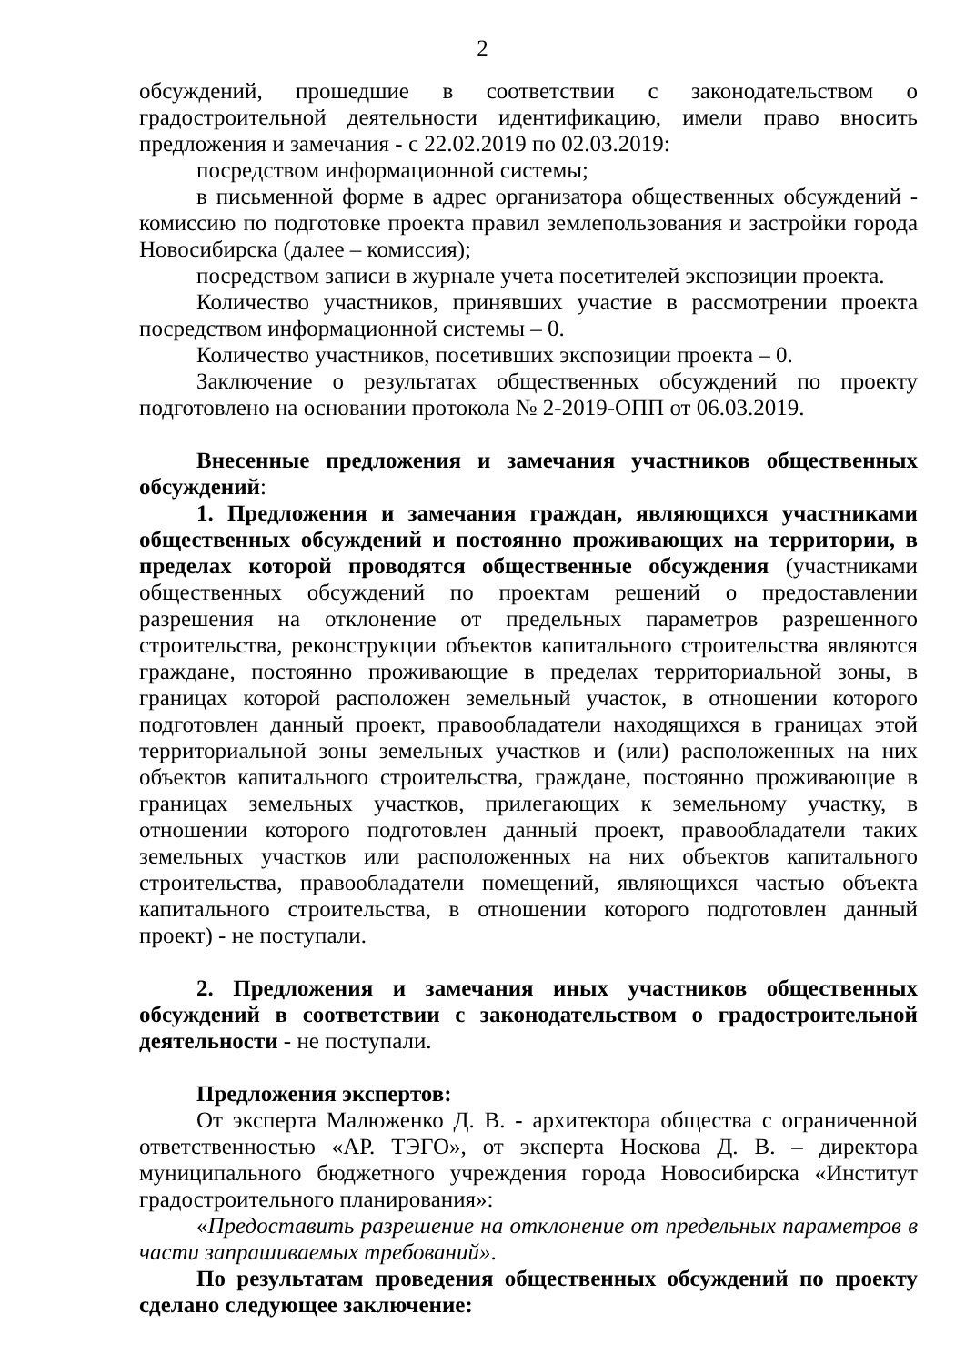2
обсуждений, прошедшие в соответствии с законодательством о градостроительной деятельности идентификацию, имели право вносить предложения и замечания - с 22.02.2019 по 02.03.2019:
посредством информационной системы;
в письменной форме в адрес организатора общественных обсуждений - комиссию по подготовке проекта правил землепользования и застройки города Новосибирска (далее – комиссия);
посредством записи в журнале учета посетителей экспозиции проекта.
Количество участников, принявших участие в рассмотрении проекта посредством информационной системы – 0.
Количество участников, посетивших экспозиции проекта – 0.
Заключение о результатах общественных обсуждений по проекту подготовлено на основании протокола № 2-2019-ОПП от 06.03.2019.
Внесенные предложения и замечания участников общественных обсуждений:
1. Предложения и замечания граждан, являющихся участниками общественных обсуждений и постоянно проживающих на территории, в пределах которой проводятся общественные обсуждения (участниками общественных обсуждений по проектам решений о предоставлении разрешения на отклонение от предельных параметров разрешенного строительства, реконструкции объектов капитального строительства являются граждане, постоянно проживающие в пределах территориальной зоны, в границах которой расположен земельный участок, в отношении которого подготовлен данный проект, правообладатели находящихся в границах этой территориальной зоны земельных участков и (или) расположенных на них объектов капитального строительства, граждане, постоянно проживающие в границах земельных участков, прилегающих к земельному участку, в отношении которого подготовлен данный проект, правообладатели таких земельных участков или расположенных на них объектов капитального строительства, правообладатели помещений, являющихся частью объекта капитального строительства, в отношении которого подготовлен данный проект) - не поступали.
2. Предложения и замечания иных участников общественных обсуждений в соответствии с законодательством о градостроительной деятельности - не поступали.
Предложения экспертов:
От эксперта Малюженко Д. В. - архитектора общества с ограниченной ответственностью «АР. ТЭГО», от эксперта Носкова Д. В. – директора муниципального бюджетного учреждения города Новосибирска «Институт градостроительного планирования»:
«Предоставить разрешение на отклонение от предельных параметров в части запрашиваемых требований».
По результатам проведения общественных обсуждений по проекту сделано следующее заключение: